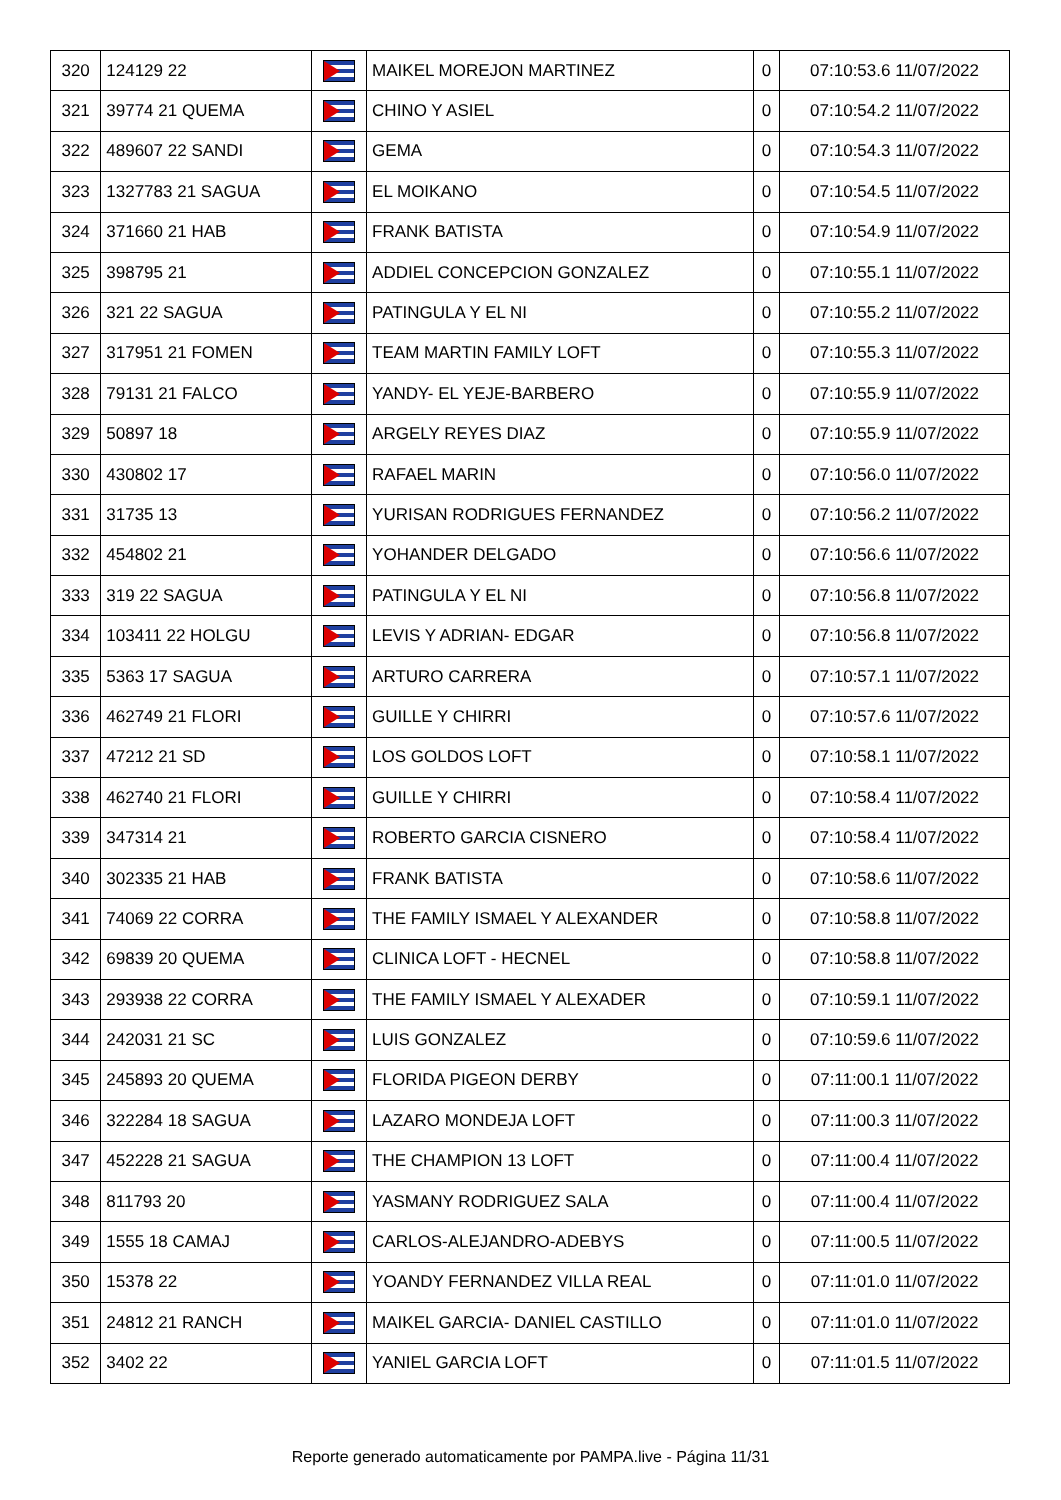| 320 | 124129 22 | | MAIKEL MOREJON MARTINEZ | 0 | 07:10:53.6 11/07/2022 |
| 321 | 39774 21 QUEMA | | CHINO Y ASIEL | 0 | 07:10:54.2 11/07/2022 |
| 322 | 489607 22 SANDI | | GEMA | 0 | 07:10:54.3 11/07/2022 |
| 323 | 1327783 21 SAGUA | | EL MOIKANO | 0 | 07:10:54.5 11/07/2022 |
| 324 | 371660 21 HAB | | FRANK BATISTA | 0 | 07:10:54.9 11/07/2022 |
| 325 | 398795 21 | | ADDIEL CONCEPCION GONZALEZ | 0 | 07:10:55.1 11/07/2022 |
| 326 | 321 22 SAGUA | | PATINGULA Y EL NI | 0 | 07:10:55.2 11/07/2022 |
| 327 | 317951 21 FOMEN | | TEAM MARTIN FAMILY LOFT | 0 | 07:10:55.3 11/07/2022 |
| 328 | 79131 21 FALCO | | YANDY- EL YEJE-BARBERO | 0 | 07:10:55.9 11/07/2022 |
| 329 | 50897 18 | | ARGELY REYES DIAZ | 0 | 07:10:55.9 11/07/2022 |
| 330 | 430802 17 | | RAFAEL MARIN | 0 | 07:10:56.0 11/07/2022 |
| 331 | 31735 13 | | YURISAN RODRIGUES FERNANDEZ | 0 | 07:10:56.2 11/07/2022 |
| 332 | 454802 21 | | YOHANDER DELGADO | 0 | 07:10:56.6 11/07/2022 |
| 333 | 319 22 SAGUA | | PATINGULA Y EL NI | 0 | 07:10:56.8 11/07/2022 |
| 334 | 103411 22 HOLGU | | LEVIS Y ADRIAN- EDGAR | 0 | 07:10:56.8 11/07/2022 |
| 335 | 5363 17 SAGUA | | ARTURO CARRERA | 0 | 07:10:57.1 11/07/2022 |
| 336 | 462749 21 FLORI | | GUILLE Y CHIRRI | 0 | 07:10:57.6 11/07/2022 |
| 337 | 47212 21 SD | | LOS GOLDOS LOFT | 0 | 07:10:58.1 11/07/2022 |
| 338 | 462740 21 FLORI | | GUILLE Y CHIRRI | 0 | 07:10:58.4 11/07/2022 |
| 339 | 347314 21 | | ROBERTO GARCIA CISNERO | 0 | 07:10:58.4 11/07/2022 |
| 340 | 302335 21 HAB | | FRANK BATISTA | 0 | 07:10:58.6 11/07/2022 |
| 341 | 74069 22 CORRA | | THE FAMILY ISMAEL Y ALEXANDER | 0 | 07:10:58.8 11/07/2022 |
| 342 | 69839 20 QUEMA | | CLINICA LOFT - HECNEL | 0 | 07:10:58.8 11/07/2022 |
| 343 | 293938 22 CORRA | | THE FAMILY ISMAEL Y ALEXADER | 0 | 07:10:59.1 11/07/2022 |
| 344 | 242031 21 SC | | LUIS GONZALEZ | 0 | 07:10:59.6 11/07/2022 |
| 345 | 245893 20 QUEMA | | FLORIDA PIGEON DERBY | 0 | 07:11:00.1 11/07/2022 |
| 346 | 322284 18 SAGUA | | LAZARO MONDEJA LOFT | 0 | 07:11:00.3 11/07/2022 |
| 347 | 452228 21 SAGUA | | THE CHAMPION 13 LOFT | 0 | 07:11:00.4 11/07/2022 |
| 348 | 811793 20 | | YASMANY RODRIGUEZ SALA | 0 | 07:11:00.4 11/07/2022 |
| 349 | 1555 18 CAMAJ | | CARLOS-ALEJANDRO-ADEBYS | 0 | 07:11:00.5 11/07/2022 |
| 350 | 15378 22 | | YOANDY FERNANDEZ VILLA REAL | 0 | 07:11:01.0 11/07/2022 |
| 351 | 24812 21 RANCH | | MAIKEL GARCIA- DANIEL CASTILLO | 0 | 07:11:01.0 11/07/2022 |
| 352 | 3402 22 | | YANIEL GARCIA LOFT | 0 | 07:11:01.5 11/07/2022 |
Reporte generado automaticamente por PAMPA.live - Página 11/31